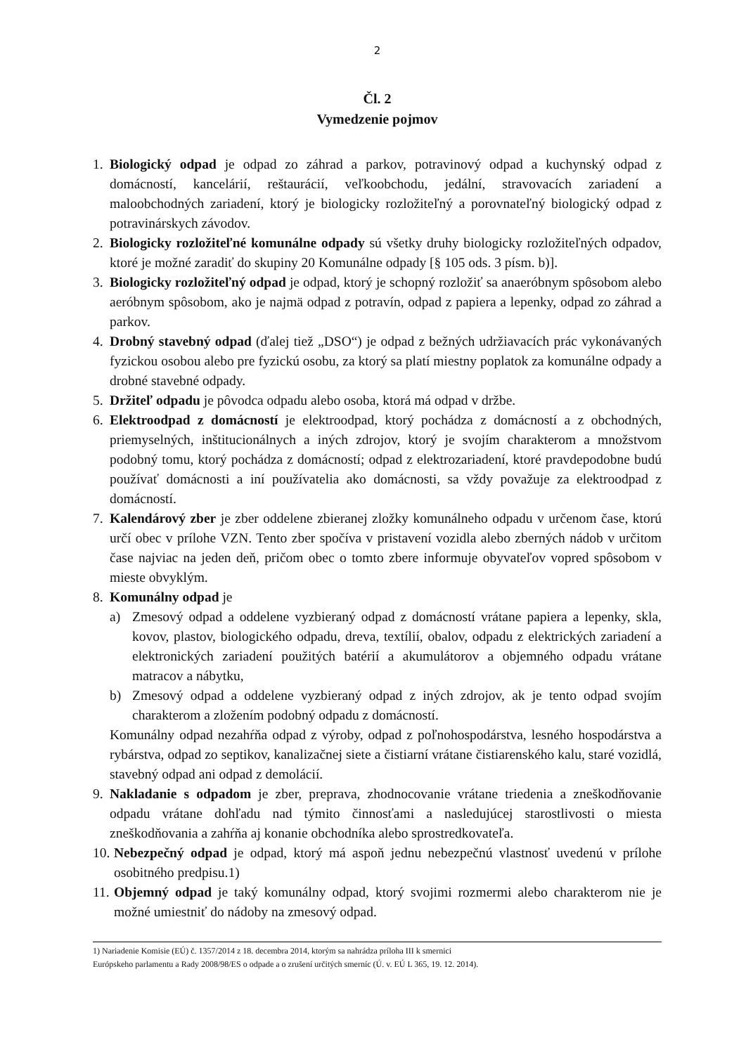2
Čl. 2
Vymedzenie pojmov
1. Biologický odpad je odpad zo záhrad a parkov, potravinový odpad a kuchynský odpad z domácností, kancelárií, reštaurácií, veľkoobchodu, jedální, stravovacích zariadení a maloobchodných zariadení, ktorý je biologicky rozložiteľný a porovnateľný biologický odpad z potravinárskych závodov.
2. Biologicky rozložiteľné komunálne odpady sú všetky druhy biologicky rozložiteľných odpadov, ktoré je možné zaradiť do skupiny 20 Komunálne odpady [§ 105 ods. 3 písm. b)].
3. Biologicky rozložiteľný odpad je odpad, ktorý je schopný rozložiť sa anaeróbnym spôsobom alebo aeróbnym spôsobom, ako je najmä odpad z potravín, odpad z papiera a lepenky, odpad zo záhrad a parkov.
4. Drobný stavebný odpad (ďalej tiež „DSO“) je odpad z bežných udržiavacích prác vykonávaných fyzickou osobou alebo pre fyzickú osobu, za ktorý sa platí miestny poplatok za komunálne odpady a drobné stavebné odpady.
5. Držiteľ odpadu je pôvodca odpadu alebo osoba, ktorá má odpad v držbe.
6. Elektroodpad z domácností je elektroodpad, ktorý pochádza z domácností a z obchodných, priemyselných, inštitucionálnych a iných zdrojov, ktorý je svojím charakterom a množstvom podobný tomu, ktorý pochádza z domácností; odpad z elektrozariadení, ktoré pravdepodobne budú používať domácnosti a iní používatelia ako domácnosti, sa vždy považuje za elektroodpad z domácností.
7. Kalendárový zber je zber oddelene zbieranej zložky komunálneho odpadu v určenom čase, ktorú určí obec v prílohe VZN. Tento zber spočíva v pristavení vozidla alebo zberných nádob v určitom čase najviac na jeden deň, pričom obec o tomto zbere informuje obyvateľov vopred spôsobom v mieste obvyklým.
8. Komunálny odpad je
a) Zmesový odpad a oddelene vyzbieraný odpad z domácností vrátane papiera a lepenky, skla, kovov, plastov, biologického odpadu, dreva, textílií, obalov, odpadu z elektrických zariadení a elektronických zariadení použitých batérií a akumulátorov a objemného odpadu vrátane matracov a nábytku,
b) Zmesový odpad a oddelene vyzbieraný odpad z iných zdrojov, ak je tento odpad svojím charakterom a zložením podobný odpadu z domácností.
Komunálny odpad nezahŕňa odpad z výroby, odpad z poľnohospodárstva, lesného hospodárstva a rybárstva, odpad zo septikov, kanalizačnej siete a čistiarní vrátane čistiarenského kalu, staré vozidlá, stavebný odpad ani odpad z demolácií.
9. Nakladanie s odpadom je zber, preprava, zhodnocovanie vrátane triedenia a zneškodňovanie odpadu vrátane dohľadu nad týmito činnosťami a nasledujúcej starostlivosti o miesta zneškodňovania a zahŕňa aj konanie obchodníka alebo sprostredkovateľa.
10.
Nebezpečný odpad je odpad, ktorý má aspoň jednu nebezpečnú vlastnosť uvedenú v prílohe osobitného predpisu.1)
11.
Objemný odpad je taký komunálny odpad, ktorý svojimi rozmermi alebo charakterom nie je možné umiestniť do nádoby na zmesový odpad.
1) Nariadenie Komisie (EÚ) č. 1357/2014 z 18. decembra 2014, ktorým sa nahrádza príloha III k smernici
Európskeho parlamentu a Rady 2008/98/ES o odpade a o zrušení určitých smerníc (Ú. v. EÚ L 365, 19. 12. 2014).